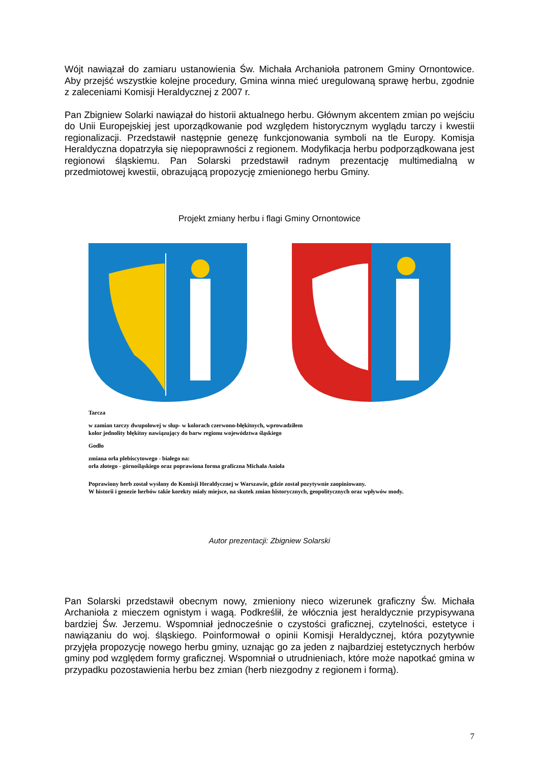Wójt nawiązał do zamiaru ustanowienia Św. Michała Archanioła patronem Gminy Ornontowice. Aby przejść wszystkie kolejne procedury, Gmina winna mieć uregulowaną sprawę herbu, zgodnie z zaleceniami Komisji Heraldycznej z 2007 r.
Pan Zbigniew Solarki nawiązał do historii aktualnego herbu. Głównym akcentem zmian po wejściu do Unii Europejskiej jest uporządkowanie pod względem historycznym wyglądu tarczy i kwestii regionalizacji. Przedstawił następnie genezę funkcjonowania symboli na tle Europy. Komisja Heraldyczna dopatrzyła się niepoprawności z regionem. Modyfikacja herbu podporządkowana jest regionowi śląskiemu. Pan Solarski przedstawił radnym prezentację multimedialną w przedmiotowej kwestii, obrazującą propozycję zmienionego herbu Gminy.
Projekt zmiany herbu i flagi Gminy Ornontowice
Tarcza
w zamian tarczy dwupolowej w słup- w kolorach czerwono-błękitnych, wprowadziłem
kolor jednolity błękitny nawiązujący do barw regionu województwa śląskiego
Godło
zmiana orła plebiscytowego - białego na:
orła złotego - górnośląskiego oraz poprawiona forma graficzna Michała Anioła
Poprawiony herb został wysłany do Komisji Heraldycznej w Warszawie, gdzie został pozytywnie zaopiniowany.
W historii i genezie herbów takie korekty miały miejsce, na skutek zmian historycznych, geopolitycznych oraz wpływów mody.
Autor prezentacji: Zbigniew Solarski
Pan Solarski przedstawił obecnym nowy, zmieniony nieco wizerunek graficzny Św. Michała Archanioła z mieczem ognistym i wagą. Podkreślił, że włócznia jest heraldycznie przypisywana bardziej Św. Jerzemu. Wspomniał jednocześnie o czystości graficznej, czytelności, estetyce i nawiązaniu do woj. śląskiego. Poinformował o opinii Komisji Heraldycznej, która pozytywnie przyjęła propozycję nowego herbu gminy, uznając go za jeden z najbardziej estetycznych herbów gminy pod względem formy graficznej. Wspomniał o utrudnieniach, które może napotkać gmina w przypadku pozostawienia herbu bez zmian (herb niezgodny z regionem i formą).
7